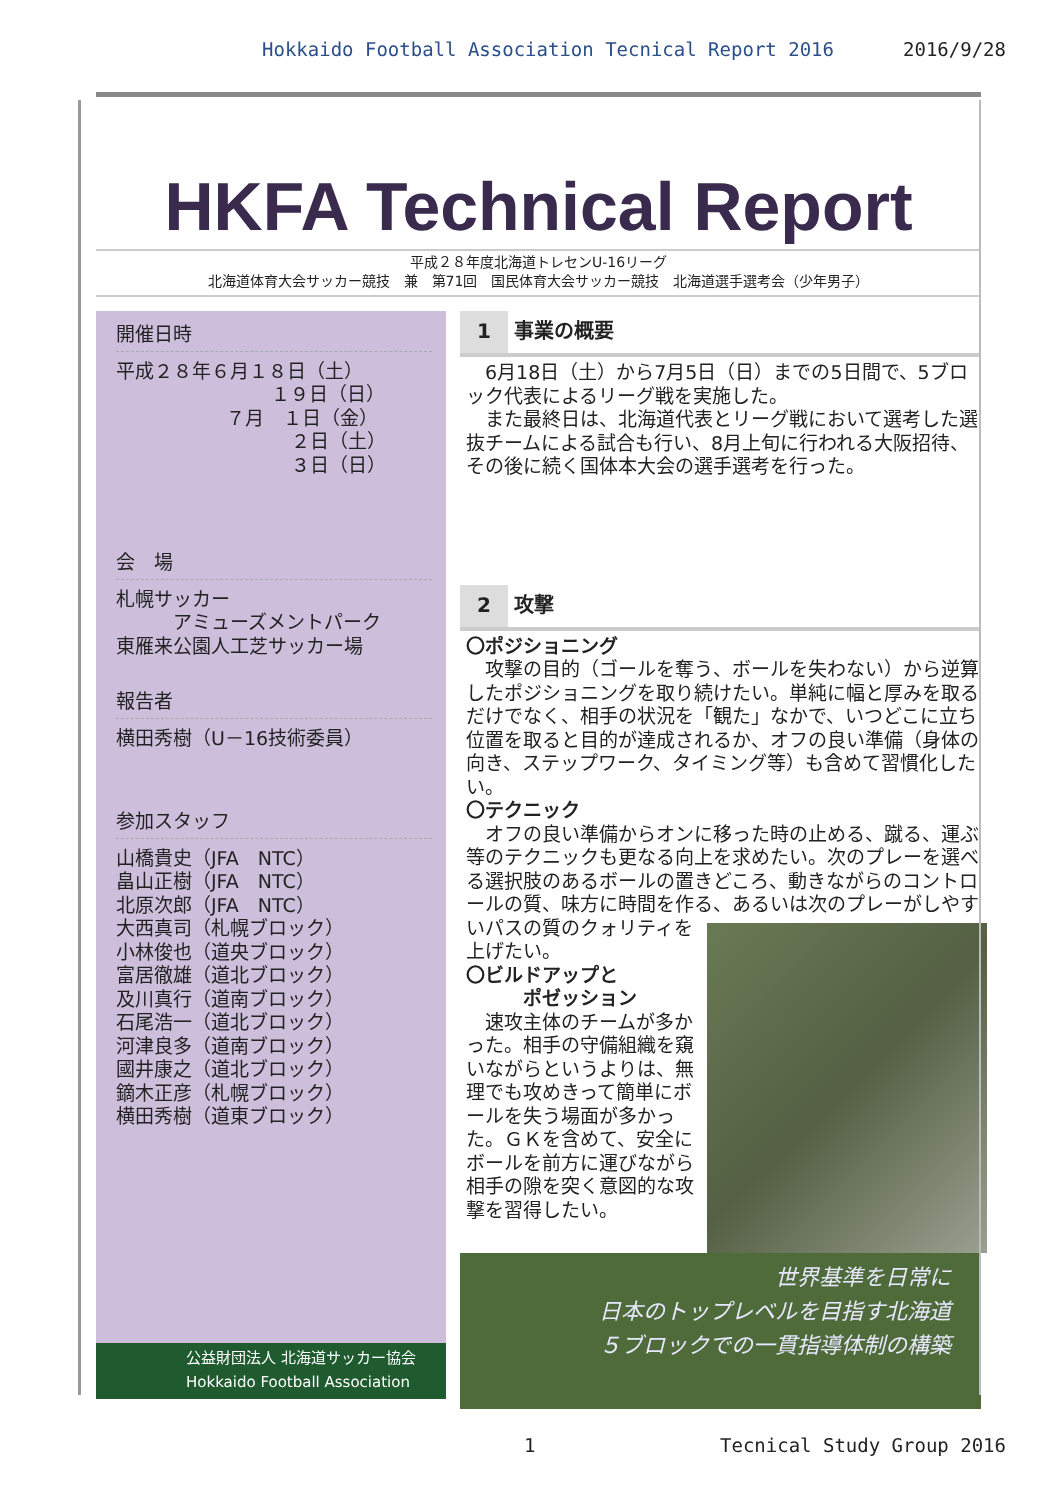Hokkaido Football Association Tecnical Report 2016 2016/9/28
HKFA Technical Report
平成２８年度北海道トレセンU-16リーグ
北海道体育大会サッカー競技　兼　第71回　国民体育大会サッカー競技　北海道選手選考会（少年男子）
開催日時
平成２８年６月１８日（土）
１９日（日）
７月　１日（金）
２日（土）
３日（日）
会　場
札幌サッカー
　　　アミューズメントパーク
東雁来公園人工芝サッカー場
報告者
横田秀樹（U－16技術委員）
参加スタッフ
山橋貴史（JFA　NTC）
畠山正樹（JFA　NTC）
北原次郎（JFA　NTC）
大西真司（札幌ブロック）
小林俊也（道央ブロック）
富居徹雄（道北ブロック）
及川真行（道南ブロック）
石尾浩一（道北ブロック）
河津良多（道南ブロック）
國井康之（道北ブロック）
鏑木正彦（札幌ブロック）
横田秀樹（道東ブロック）
公益財団法人 北海道サッカー協会
Hokkaido Football Association
1 事業の概要
　6月18日（土）から7月5日（日）までの5日間で、5ブロック代表によるリーグ戦を実施した。
　また最終日は、北海道代表とリーグ戦において選考した選抜チームによる試合も行い、8月上旬に行われる大阪招待、その後に続く国体本大会の選手選考を行った。
2 攻撃
〇ポジショニング
　攻撃の目的（ゴールを奪う、ボールを失わない）から逆算したポジショニングを取り続けたい。単純に幅と厚みを取るだけでなく、相手の状況を「観た」なかで、いつどこに立ち位置を取ると目的が達成されるか、オフの良い準備（身体の向き、ステップワーク、タイミング等）も含めて習慣化したい。
〇テクニック
　オフの良い準備からオンに移った時の止める、蹴る、運ぶ等のテクニックも更なる向上を求めたい。次のプレーを選べる選択肢のあるボールの置きどころ、動きながらのコントロールの質、味方に時間を作る、あるいは次のプレーがしやすいパスの質の クォリティを上げたい。
〇ビルドアップと
　　　ポゼッション
　速攻主体のチームが多かった。相手の守備組織を窺いながらというよりは、無理でも攻めきって簡単にボールを失う場面が多かった。ＧＫを含めて、安全にボールを前方に運びながら相手の隙を突く意図的な攻撃を習得したい。
世界基準を日常に
日本のトップレベルを目指す北海道
５ブロックでの一貫指導体制の構築
1 Tecnical Study Group 2016